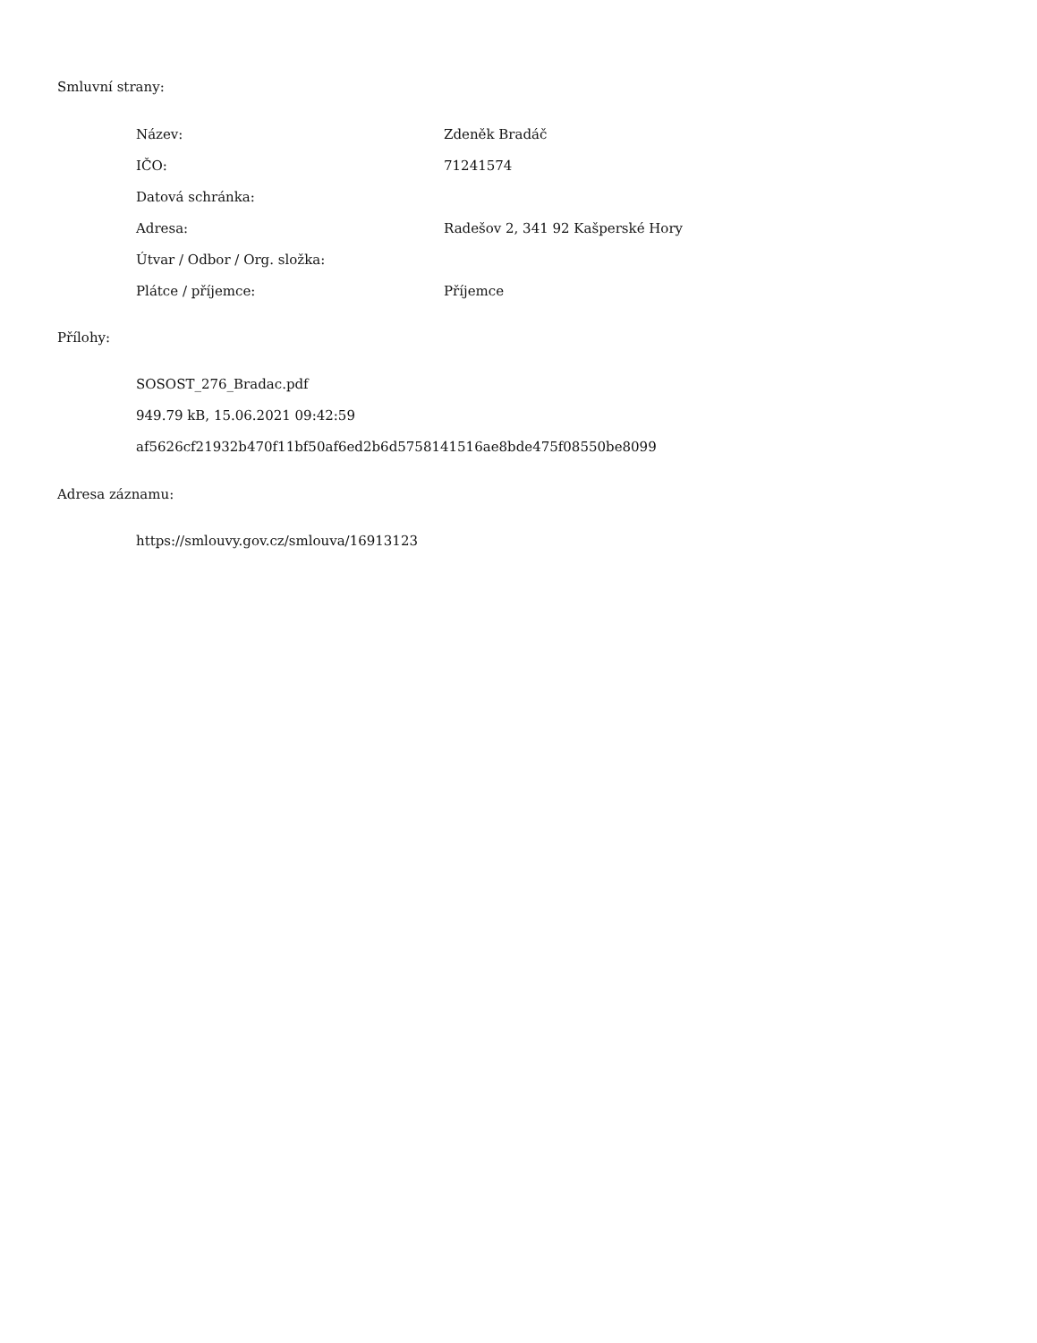Smluvní strany:
| Název: | Zdeněk Bradáč |
| IČO: | 71241574 |
| Datová schránka: | |
| Adresa: | Radešov 2, 341 92 Kašperské Hory |
| Útvar / Odbor / Org. složka: | |
| Plátce / příjemce: | Příjemce |
Přílohy:
SOSOST_276_Bradac.pdf
949.79 kB, 15.06.2021 09:42:59
af5626cf21932b470f11bf50af6ed2b6d5758141516ae8bde475f08550be8099
Adresa záznamu:
https://smlouvy.gov.cz/smlouva/16913123